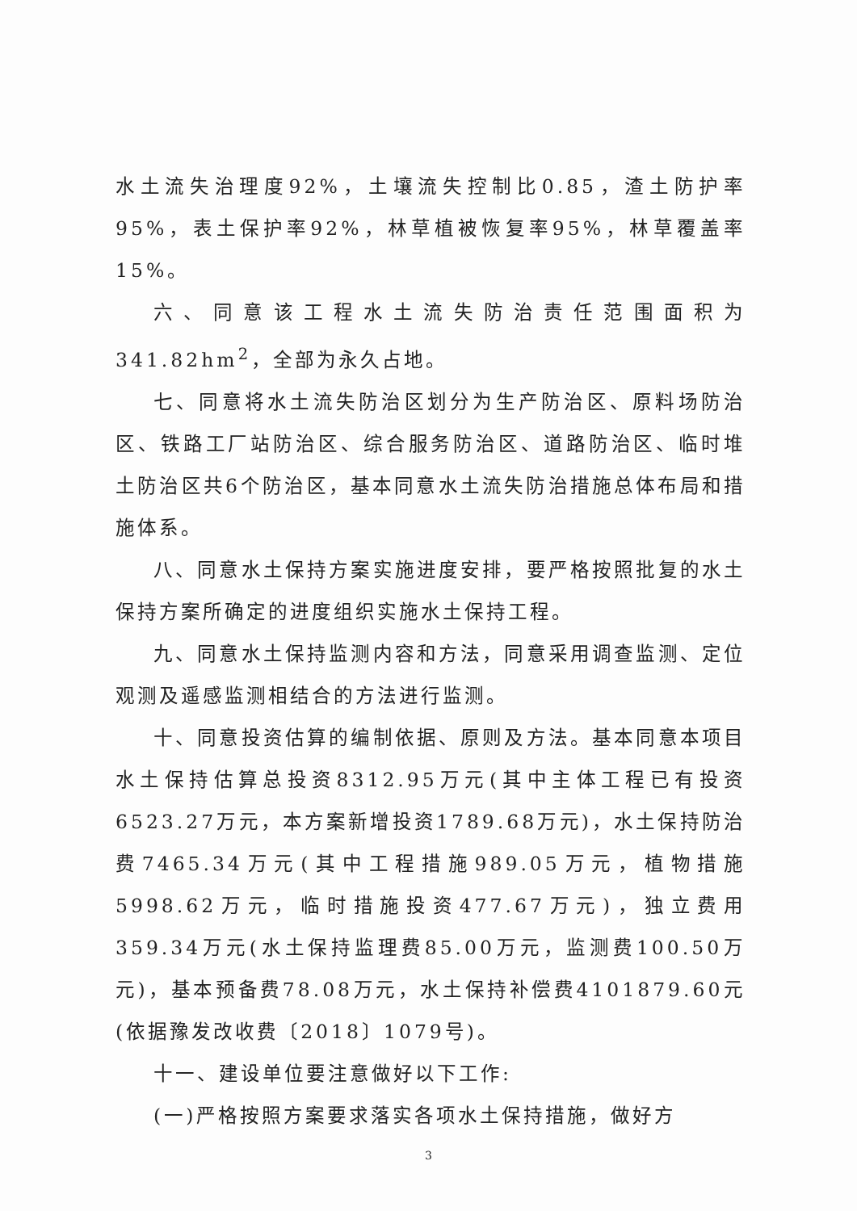水土流失治理度92%，土壤流失控制比0.85，渣土防护率95%，表土保护率92%，林草植被恢复率95%，林草覆盖率15%。
六、同意该工程水土流失防治责任范围面积为341.82hm<sup>2</sup>，全部为永久占地。
七、同意将水土流失防治区划分为生产防治区、原料场防治区、铁路工厂站防治区、综合服务防治区、道路防治区、临时堆土防治区共6个防治区，基本同意水土流失防治措施总体布局和措施体系。
八、同意水土保持方案实施进度安排，要严格按照批复的水土保持方案所确定的进度组织实施水土保持工程。
九、同意水土保持监测内容和方法，同意采用调查监测、定位观测及遥感监测相结合的方法进行监测。
十、同意投资估算的编制依据、原则及方法。基本同意本项目水土保持估算总投资8312.95万元(其中主体工程已有投资6523.27万元，本方案新增投资1789.68万元)，水土保持防治费7465.34万元(其中工程措施989.05万元，植物措施5998.62万元，临时措施投资477.67万元)，独立费用359.34万元(水土保持监理费85.00万元，监测费100.50万元)，基本预备费78.08万元，水土保持补偿费4101879.60元(依据豫发改收费〔2018〕1079号)。
十一、建设单位要注意做好以下工作:
(一)严格按照方案要求落实各项水土保持措施，做好方
3